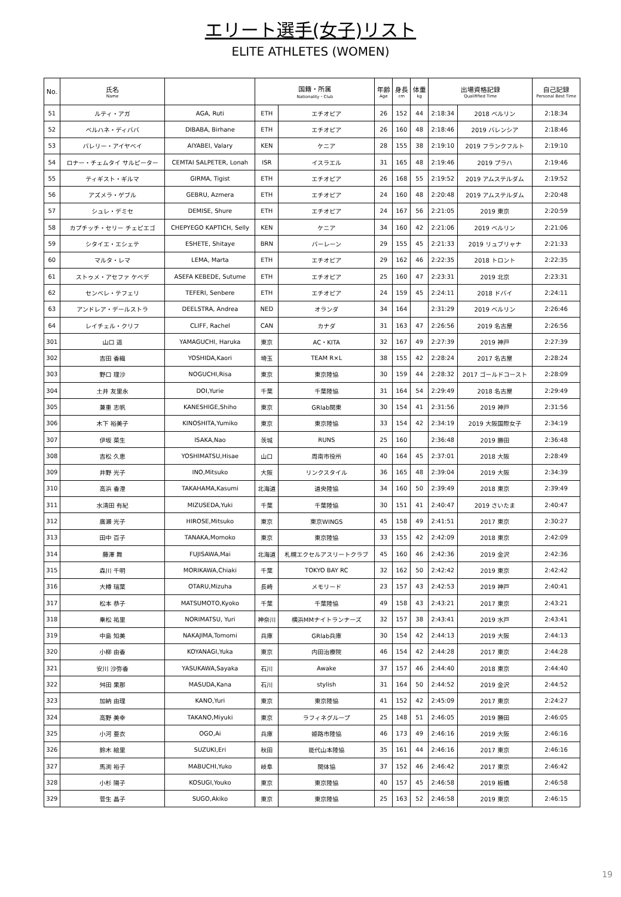エリート選手(女子)リスト
ELITE ATHLETES (WOMEN)
| No. | 氏名 Name | | 国籍・所属 Nationality・Club | | 年齢 Age | 身長 cm | 体重 kg | 出場資格記録 Qualifified Time | | 自己記録 Personal Best Time |
| --- | --- | --- | --- | --- | --- | --- | --- | --- | --- | --- |
| 51 | ルティ・アガ | AGA, Ruti | ETH | エチオピア | 26 | 152 | 44 | 2:18:34 | 2018 ベルリン | 2:18:34 |
| 52 | ベルハネ・ディババ | DIBABA, Birhane | ETH | エチオピア | 26 | 160 | 48 | 2:18:46 | 2019 バレンシア | 2:18:46 |
| 53 | バレリー・アイヤベイ | AIYABEI, Valary | KEN | ケニア | 28 | 155 | 38 | 2:19:10 | 2019 フランクフルト | 2:19:10 |
| 54 | ロナー・チェムタイ サルピーター | CEMTAI SALPETER, Lonah | ISR | イスラエル | 31 | 165 | 48 | 2:19:46 | 2019 プラハ | 2:19:46 |
| 55 | ティギスト・ギルマ | GIRMA, Tigist | ETH | エチオピア | 26 | 168 | 55 | 2:19:52 | 2019 アムステルダム | 2:19:52 |
| 56 | アズメラ・ゲブル | GEBRU, Azmera | ETH | エチオピア | 24 | 160 | 48 | 2:20:48 | 2019 アムステルダム | 2:20:48 |
| 57 | シュレ・デミセ | DEMISE, Shure | ETH | エチオピア | 24 | 167 | 56 | 2:21:05 | 2019 東京 | 2:20:59 |
| 58 | カプチッチ・セリー チェピエゴ | CHEPYEGO KAPTICH, Selly | KEN | ケニア | 34 | 160 | 42 | 2:21:06 | 2019 ベルリン | 2:21:06 |
| 59 | シタイエ・エシェテ | ESHETE, Shitaye | BRN | バーレーン | 29 | 155 | 45 | 2:21:33 | 2019 リュブリャナ | 2:21:33 |
| 60 | マルタ・レマ | LEMA, Marta | ETH | エチオピア | 29 | 162 | 46 | 2:22:35 | 2018 トロント | 2:22:35 |
| 61 | ストゥメ・アセファ ケベデ | ASEFA KEBEDE, Sutume | ETH | エチオピア | 25 | 160 | 47 | 2:23:31 | 2019 北京 | 2:23:31 |
| 62 | センベレ・テフェリ | TEFERI, Senbere | ETH | エチオピア | 24 | 159 | 45 | 2:24:11 | 2018 ドバイ | 2:24:11 |
| 63 | アンドレア・デールストラ | DEELSTRA, Andrea | NED | オランダ | 34 | 164 | | 2:31:29 | 2019 ベルリン | 2:26:46 |
| 64 | レイチェル・クリフ | CLIFF, Rachel | CAN | カナダ | 31 | 163 | 47 | 2:26:56 | 2019 名古屋 | 2:26:56 |
| 301 | 山口 遥 | YAMAGUCHI, Haruka | 東京 | AC・KITA | 32 | 167 | 49 | 2:27:39 | 2019 神戸 | 2:27:39 |
| 302 | 吉田 香織 | YOSHIDA,Kaori | 埼玉 | TEAM R×L | 38 | 155 | 42 | 2:28:24 | 2017 名古屋 | 2:28:24 |
| 303 | 野口 理沙 | NOGUCHI,Risa | 東京 | 東京陸協 | 30 | 159 | 44 | 2:28:32 | 2017 ゴールドコースト | 2:28:09 |
| 304 | 土井 友里永 | DOI,Yurie | 千葉 | 千葉陸協 | 31 | 164 | 54 | 2:29:49 | 2018 名古屋 | 2:29:49 |
| 305 | 兼重 志帆 | KANESHIGE,Shiho | 東京 | GRlab関東 | 30 | 154 | 41 | 2:31:56 | 2019 神戸 | 2:31:56 |
| 306 | 木下 裕美子 | KINOSHITA,Yumiko | 東京 | 東京陸協 | 33 | 154 | 42 | 2:34:19 | 2019 大阪国際女子 | 2:34:19 |
| 307 | 伊坂 菜生 | ISAKA,Nao | 茨城 | RUNS | 25 | 160 | | 2:36:48 | 2019 勝田 | 2:36:48 |
| 308 | 吉松 久恵 | YOSHIMATSU,Hisae | 山口 | 周南市役所 | 40 | 164 | 45 | 2:37:01 | 2018 大阪 | 2:28:49 |
| 309 | 井野 光子 | INO,Mitsuko | 大阪 | リンクスタイル | 36 | 165 | 48 | 2:39:04 | 2019 大阪 | 2:34:39 |
| 310 | 高浜 香澄 | TAKAHAMA,Kasumi | 北海道 | 道央陸協 | 34 | 160 | 50 | 2:39:49 | 2018 東京 | 2:39:49 |
| 311 | 水清田 有紀 | MIZUSEDA,Yuki | 千葉 | 千葉陸協 | 30 | 151 | 41 | 2:40:47 | 2019 さいたま | 2:40:47 |
| 312 | 廣瀬 光子 | HIROSE,Mitsuko | 東京 | 東京WINGS | 45 | 158 | 49 | 2:41:51 | 2017 東京 | 2:30:27 |
| 313 | 田中 百子 | TANAKA,Momoko | 東京 | 東京陸協 | 33 | 155 | 42 | 2:42:09 | 2018 東京 | 2:42:09 |
| 314 | 藤澤 舞 | FUJISAWA,Mai | 北海道 | 札幌エクセルアスリートクラブ | 45 | 160 | 46 | 2:42:36 | 2019 金沢 | 2:42:36 |
| 315 | 森川 千明 | MORIKAWA,Chiaki | 千葉 | TOKYO BAY RC | 32 | 162 | 50 | 2:42:42 | 2019 東京 | 2:42:42 |
| 316 | 大樽 瑞葉 | OTARU,Mizuha | 長崎 | メモリード | 23 | 157 | 43 | 2:42:53 | 2019 神戸 | 2:40:41 |
| 317 | 松本 恭子 | MATSUMOTO,Kyoko | 千葉 | 千葉陸協 | 49 | 158 | 43 | 2:43:21 | 2017 東京 | 2:43:21 |
| 318 | 乗松 祐里 | NORIMATSU, Yuri | 神奈川 | 横浜MMナイトランナーズ | 32 | 157 | 38 | 2:43:41 | 2019 水戸 | 2:43:41 |
| 319 | 中島 知美 | NAKAJIMA,Tomomi | 兵庫 | GRlab兵庫 | 30 | 154 | 42 | 2:44:13 | 2019 大阪 | 2:44:13 |
| 320 | 小柳 由香 | KOYANAGI,Yuka | 東京 | 内田治療院 | 46 | 154 | 42 | 2:44:28 | 2017 東京 | 2:44:28 |
| 321 | 安川 沙弥香 | YASUKAWA,Sayaka | 石川 | Awake | 37 | 157 | 46 | 2:44:40 | 2018 東京 | 2:44:40 |
| 322 | 舛田 果那 | MASUDA,Kana | 石川 | stylish | 31 | 164 | 50 | 2:44:52 | 2019 金沢 | 2:44:52 |
| 323 | 加納 由理 | KANO,Yuri | 東京 | 東京陸協 | 41 | 152 | 42 | 2:45:09 | 2017 東京 | 2:24:27 |
| 324 | 高野 美幸 | TAKANO,Miyuki | 東京 | ラフィネグループ | 25 | 148 | 51 | 2:46:05 | 2019 勝田 | 2:46:05 |
| 325 | 小河 亜衣 | OGO,Ai | 兵庫 | 姫路市陸協 | 46 | 173 | 49 | 2:46:16 | 2019 大阪 | 2:46:16 |
| 326 | 鈴木 絵里 | SUZUKI,Eri | 秋田 | 能代山本陸協 | 35 | 161 | 44 | 2:46:16 | 2017 東京 | 2:46:16 |
| 327 | 馬渕 裕子 | MABUCHI,Yuko | 岐阜 | 関体協 | 37 | 152 | 46 | 2:46:42 | 2017 東京 | 2:46:42 |
| 328 | 小杉 陽子 | KOSUGI,Youko | 東京 | 東京陸協 | 40 | 157 | 45 | 2:46:58 | 2019 板橋 | 2:46:58 |
| 329 | 菅生 晶子 | SUGO,Akiko | 東京 | 東京陸協 | 25 | 163 | 52 | 2:46:58 | 2019 東京 | 2:46:15 |
19